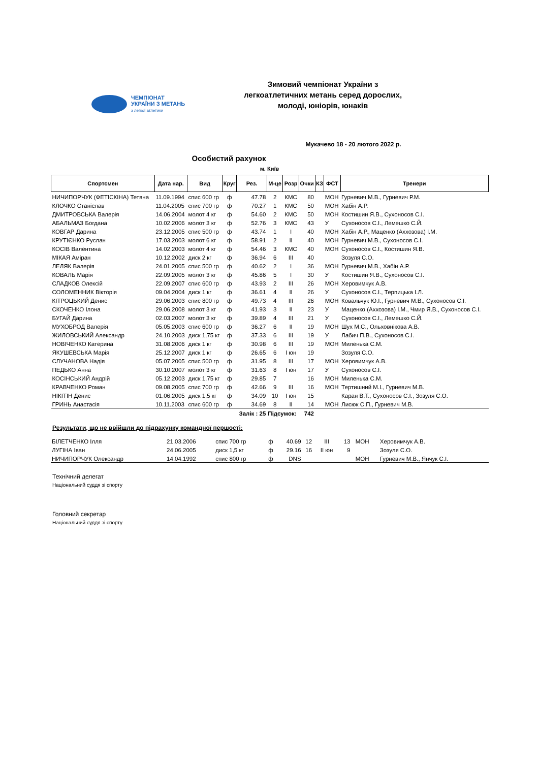ЧЕМПІОНАТ
УКРАЇНИ З МЕТАНЬ
з легкої атлетики
Зимовий чемпіонат України з
легкоатлетичних метань серед дорослих,
молоді, юніорів, юнаків
Мукачево 18 - 20 лютого 2022 р.
Особистий рахунок
м. Київ
| Спортсмен | Дата нар. | Вид | Круг | Рез. | М-це | Розр | Очки | КЗ | ФСТ | Тренери |
| --- | --- | --- | --- | --- | --- | --- | --- | --- | --- | --- |
| НИЧИПОРЧУК (ФЕТІСКІНА) Тетяна | 11.09.1994 | спис 600 гр | ф | 47.78 | 2 | КМС | 80 | | МОН | Гурневич М.В., Гурневич Р.М. |
| КЛОЧКО Станіслав | 11.04.2005 | спис 700 гр | ф | 70.27 | 1 | КМС | 50 | | МОН | Хабін А.Р. |
| ДМИТРОВСЬКА Валерія | 14.06.2004 | молот 4 кг | ф | 54.60 | 2 | КМС | 50 | | МОН | Костишин Я.В., Сухоносов С.І. |
| АБАЛЬМАЗ Богдана | 10.02.2006 | молот 3 кг | ф | 52.76 | 3 | КМС | 43 | | У | Сухоносов С.І., Лемешко С.Й. |
| КОВГАР Дарина | 23.12.2005 | спис 500 гр | ф | 43.74 | 1 | І | 40 | | МОН | Хабін А.Р., Маценко (Аххозова) І.М. |
| КРУТІЄНКО Руслан | 17.03.2003 | молот 6 кг | ф | 58.91 | 2 | ІІ | 40 | | МОН | Гурневич М.В., Сухоносов С.І. |
| КОСІВ Валентина | 14.02.2003 | молот 4 кг | ф | 54.46 | 3 | КМС | 40 | | МОН | Сухоносов С.І., Костишин Я.В. |
| МІКАЯ Аміран | 10.12.2002 | диск 2 кг | ф | 36.94 | 6 | ІІІ | 40 | | | Зозуля С.О. |
| ЛЕЛЯК Валерія | 24.01.2005 | спис 500 гр | ф | 40.62 | 2 | І | 36 | | МОН | Гурневич М.В., Хабін А.Р. |
| КОВАЛЬ Марія | 22.09.2005 | молот 3 кг | ф | 45.86 | 5 | І | 30 | | У | Костишин Я.В., Сухоносов С.І. |
| СЛАДКОВ Олексій | 22.09.2007 | спис 600 гр | ф | 43.93 | 2 | ІІІ | 26 | | МОН | Херовимчук А.В. |
| СОЛОМЕННИК Вікторія | 09.04.2004 | диск 1 кг | ф | 36.61 | 4 | ІІ | 26 | | У | Сухоносов С.І., Терпицька І.Л. |
| КІТРОЦЬКИЙ Денис | 29.06.2003 | спис 800 гр | ф | 49.73 | 4 | ІІІ | 26 | | МОН | Ковальчук Ю.І., Гурневич М.В., Сухоносов С.І. |
| СКОЧЕНКО Ілона | 29.06.2008 | молот 3 кг | ф | 41.93 | 3 | ІІ | 23 | | У | Маценко (Аххозова) І.М., Чмир Я.В., Сухоносов С.І. |
| БУГАЙ Дарина | 02.03.2007 | молот 3 кг | ф | 39.89 | 4 | ІІІ | 21 | | У | Сухоносов С.І., Лемешко С.Й. |
| МУХОБРОД Валерія | 05.05.2003 | спис 600 гр | ф | 36.27 | 6 | ІІ | 19 | | МОН | Шух М.С., Ольховнікова А.В. |
| ЖИЛОВСЬКИЙ Александр | 24.10.2003 | диск 1,75 кг | ф | 37.33 | 6 | ІІІ | 19 | | У | Лабич П.В., Сухоносов С.І. |
| НОВІЧЕНКО Катерина | 31.08.2006 | диск 1 кг | ф | 30.98 | 6 | ІІІ | 19 | | МОН | Миленька С.М. |
| ЯКУШЕВСЬКА Марія | 25.12.2007 | диск 1 кг | ф | 26.65 | 6 | І юн | 19 | | | Зозуля С.О. |
| СЛУЧАНОВА Надія | 05.07.2005 | спис 500 гр | ф | 31.95 | 8 | ІІІ | 17 | | МОН | Херовимчук А.В. |
| ПЕДЬКО Анна | 30.10.2007 | молот 3 кг | ф | 31.63 | 8 | І юн | 17 | | У | Сухоносов С.І. |
| КОСІНСЬКИЙ Андрій | 05.12.2003 | диск 1,75 кг | ф | 29.85 | 7 | | 16 | | МОН | Миленька С.М. |
| КРАВЧЕНКО Роман | 09.08.2005 | спис 700 гр | ф | 42.66 | 9 | ІІІ | 16 | | МОН | Тертишний М.І., Гурневич М.В. |
| НІКІТІН Денис | 01.06.2005 | диск 1,5 кг | ф | 34.09 | 10 | І юн | 15 | | | Каран В.Т., Сухоносов С.І., Зозуля С.О. |
| ГРИНЬ Анастасія | 10.11.2003 | спис 600 гр | ф | 34.69 | 8 | ІІ | 14 | | МОН | Лисюк С.П., Гурневич М.В. |
| | | | | Залік : 25 | Підсумок: | | 742 | | | |
Результати, що не ввійшли до підрахунку командної першості:
| БІЛЕТЧЕНКО Ілля | 21.03.2006 | спис 700 гр | ф | 40.69 | 12 | ІІІ | 13 | | МОН | Херовимчук А.В. |
| ЛУГІНА Іван | 24.06.2005 | диск 1,5 кг | ф | 29.16 | 16 | ІІ юн | 9 | | | Зозуля С.О. |
| НИЧИПОРЧУК Олександр | 14.04.1992 | спис 800 гр | ф | DNS | | | | | МОН | Гурневич М.В., Янчук С.І. |
Технічний делегат
Національний суддя зі спорту
Головний секретар
Національний суддя зі спорту